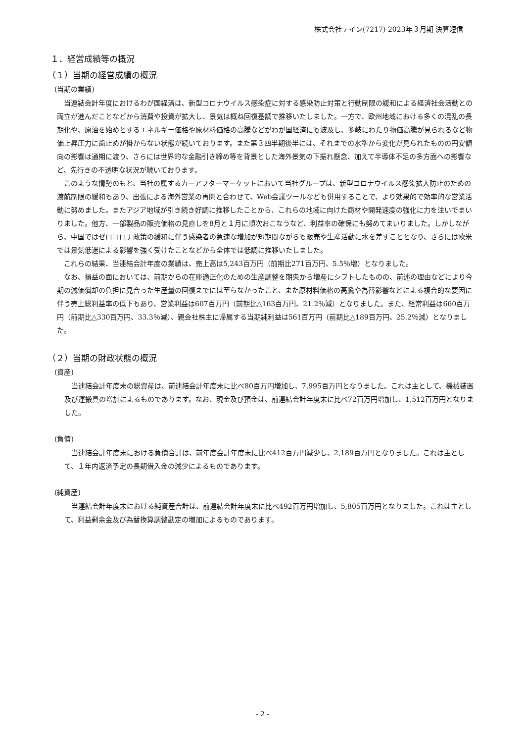株式会社テイン(7217) 2023年３月期 決算短信
１．経営成績等の概況
（１）当期の経営成績の概況
(当期の業績)
当連結会計年度におけるわが国経済は、新型コロナウイルス感染症に対する感染防止対策と行動制限の緩和による経済社会活動との両立が進んだことなどから消費や投資が拡大し、景気は概ね回復基調で推移いたしました。一方で、欧州地域における多くの混乱の長期化や、原油を始めとするエネルギー価格や原材料価格の高騰などがわが国経済にも波及し、多岐にわたり物価高騰が見られるなど物価上昇圧力に歯止めが掛からない状態が続いております。また第３四半期後半には、それまでの水準から変化が見られたものの円安傾向の影響は通期に渡り、さらには世界的な金融引き締め等を背景とした海外景気の下振れ懸念、加えて半導体不足の多方面への影響など、先行きの不透明な状況が続いております。
このような情勢のもと、当社の属するカーアフターマーケットにおいて当社グループは、新型コロナウイルス感染拡大防止のための渡航制限の緩和もあり、出張による海外営業の再開と合わせて、Web会議ツールなども併用することで、より効果的で効率的な営業活動に努めました。またアジア地域が引き続き好調に推移したことから、これらの地域に向けた商材や開発速度の強化に力を注いでまいりました。他方、一部製品の販売価格の見直しを8月と１月に順次おこなうなど、利益率の確保にも努めてまいりました。しかしながら、中国ではゼロコロナ政策の緩和に伴う感染者の急速な増加が短期間ながらも販売や生産活動に水を差すこととなり、さらには欧米では景気低迷による影響を強く受けたことなどから全体では低調に推移いたしました。
これらの結果、当連結会計年度の業績は、売上高は5,243百万円（前期比271百万円、5.5％増）となりました。
なお、損益の面においては、前期からの在庫適正化のための生産調整を期央から増産にシフトしたものの、前述の理由などにより今期の減価償却の負担に見合った生産量の回復までには至らなかったこと、また原材料価格の高騰や為替影響などによる複合的な要因に伴う売上総利益率の低下もあり、営業利益は607百万円（前期比△163百万円、21.2％減）となりました。また、経常利益は660百万円（前期比△330百万円、33.3％減）、親会社株主に帰属する当期純利益は561百万円（前期比△189百万円、25.2％減）となりました。
（２）当期の財政状態の概況
(資産)
当連結会計年度末の総資産は、前連結会計年度末に比べ80百万円増加し、7,995百万円となりました。これは主として、機械装置及び運搬具の増加によるものであります。なお、現金及び預金は、前連結会計年度末に比べ72百万円増加し、1,512百万円となりました。
(負債)
当連結会計年度末における負債合計は、前年度会計年度末に比べ412百万円減少し、2,189百万円となりました。これは主として、１年内返済予定の長期借入金の減少によるものであります。
(純資産)
当連結会計年度末における純資産合計は、前連結会計年度末に比べ492百万円増加し、5,805百万円となりました。これは主として、利益剰余金及び為替換算調整勘定の増加によるものであります。
- 2 -